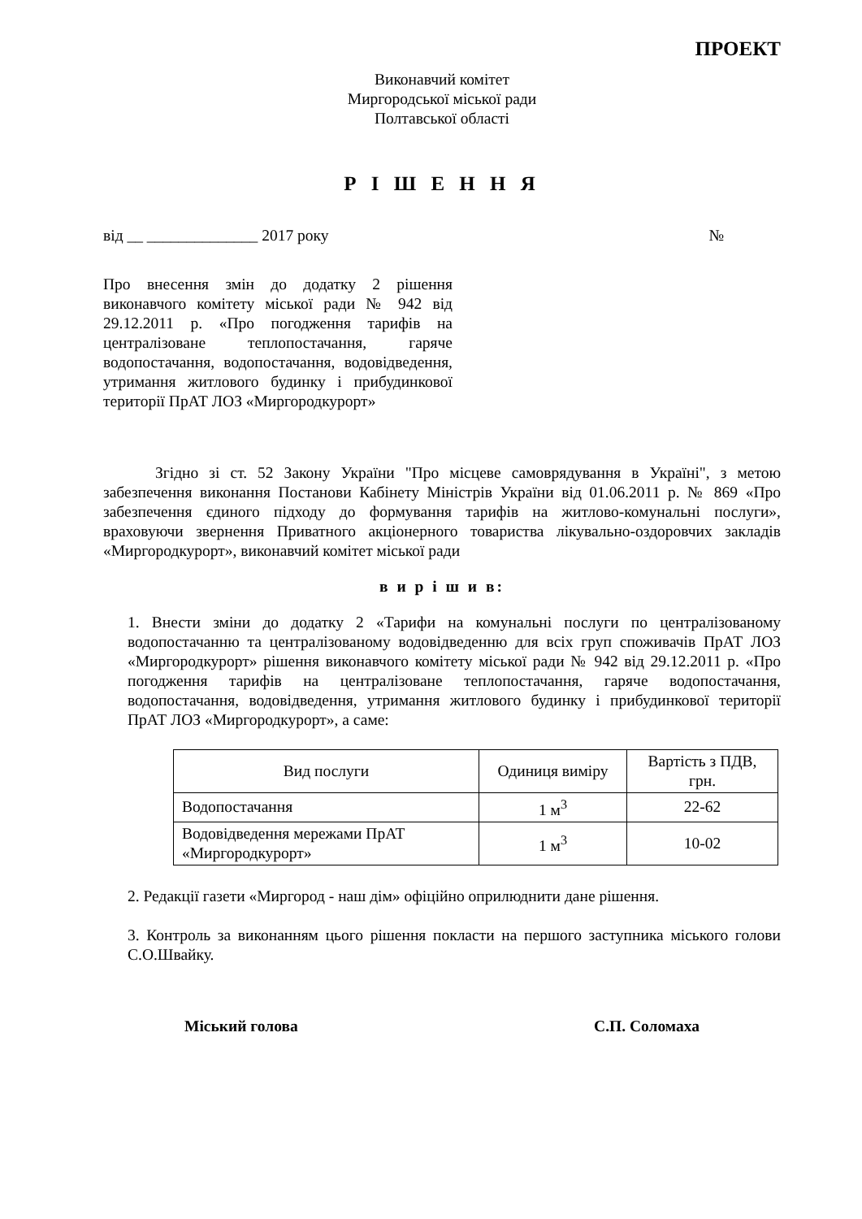ПРОЕКТ
Виконавчий комітет
Миргородської міської ради
Полтавської області
Р І Ш Е Н Н Я
від __ ______________ 2017 року №
Про внесення змін до додатку 2 рішення виконавчого комітету міської ради № 942 від 29.12.2011 р. «Про погодження тарифів на централізоване теплопостачання, гаряче водопостачання, водопостачання, водовідведення, утримання житлового будинку і прибудинкової території ПрАТ ЛОЗ «Миргородкурорт»
Згідно зі ст. 52 Закону України "Про місцеве самоврядування в Україні", з метою забезпечення виконання Постанови Кабінету Міністрів України від 01.06.2011 р. № 869 «Про забезпечення єдиного підходу до формування тарифів на житлово-комунальні послуги», враховуючи звернення Приватного акціонерного товариства лікувально-оздоровчих закладів «Миргородкурорт», виконавчий комітет міської ради
в и р і ш и в:
1. Внести зміни до додатку 2 «Тарифи на комунальні послуги по централізованому водопостачанню та централізованому водовідведенню для всіх груп споживачів ПрАТ ЛОЗ «Миргородкурорт» рішення виконавчого комітету міської ради № 942 від 29.12.2011 р. «Про погодження тарифів на централізоване теплопостачання, гаряче водопостачання, водопостачання, водовідведення, утримання житлового будинку і прибудинкової території ПрАТ ЛОЗ «Миргородкурорт», а саме:
| Вид послуги | Одиниця виміру | Вартість з ПДВ, грн. |
| --- | --- | --- |
| Водопостачання | 1 м<sup>3</sup> | 22-62 |
| Водовідведення мережами ПрАТ «Миргородкурорт» | 1 м<sup>3</sup> | 10-02 |
2. Редакції газети «Миргород - наш дім» офіційно оприлюднити дане рішення.
3. Контроль за виконанням цього рішення покласти на першого заступника міського голови С.О.Швайку.
Міський голова С.П. Соломаха